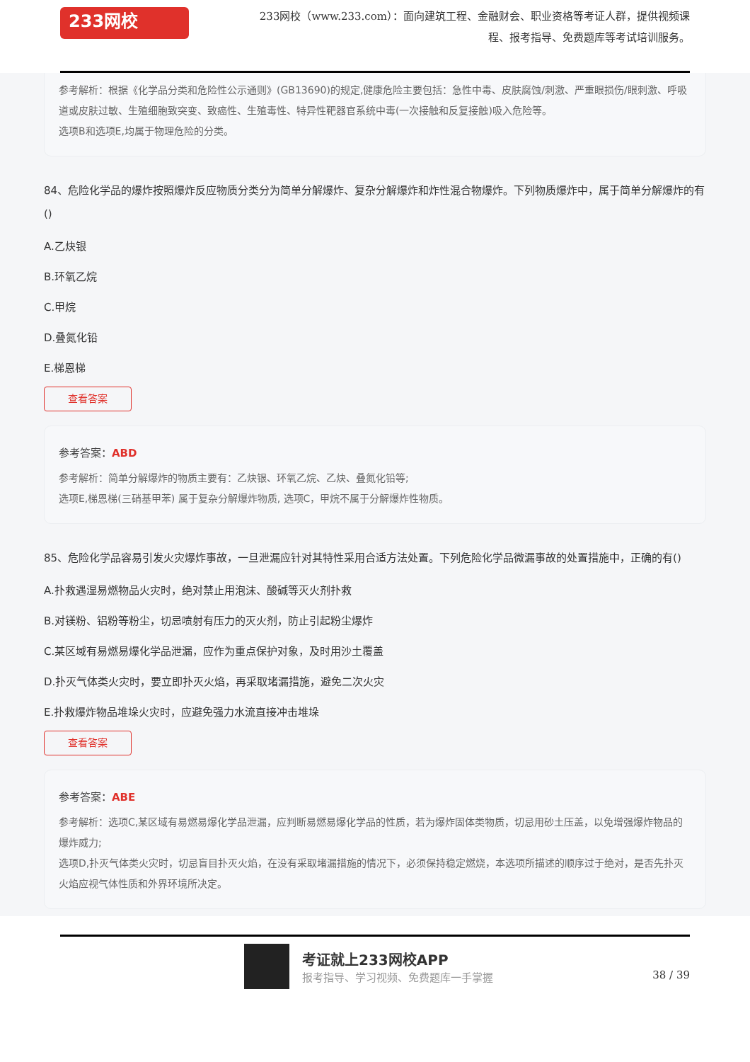233网校
233网校（www.233.com）：面向建筑工程、金融财会、职业资格等考证人群，提供视频课程、报考指导、免费题库等考试培训服务。
参考解析：根据《化学品分类和危险性公示通则》(GB13690)的规定,健康危险主要包括：急性中毒、皮肤腐蚀/刺激、严重眼损伤/眼刺激、呼吸道或皮肤过敏、生殖细胞致突变、致癌性、生殖毒性、特异性靶器官系统中毒(一次接触和反复接触)吸入危险等。
选项B和选项E,均属于物理危险的分类。
84、危险化学品的爆炸按照爆炸反应物质分类分为简单分解爆炸、复杂分解爆炸和炸性混合物爆炸。下列物质爆炸中，属于简单分解爆炸的有()
A.乙炔银
B.环氧乙烷
C.甲烷
D.叠氮化铅
E.梯恩梯
查看答案
参考答案：ABD
参考解析：简单分解爆炸的物质主要有：乙炔银、环氧乙烷、乙炔、叠氮化铅等;
选项E,梯恩梯(三硝基甲苯) 属于复杂分解爆炸物质, 选项C，甲烷不属于分解爆炸性物质。
85、危险化学品容易引发火灾爆炸事故，一旦泄漏应针对其特性采用合适方法处置。下列危险化学品微漏事故的处置措施中，正确的有()
A.扑救遇湿易燃物品火灾时，绝对禁止用泡沫、酸碱等灭火剂扑救
B.对镁粉、铝粉等粉尘，切忌喷射有压力的灭火剂，防止引起粉尘爆炸
C.某区域有易燃易爆化学品泄漏，应作为重点保护对象，及时用沙土覆盖
D.扑灭气体类火灾时，要立即扑灭火焰，再采取堵漏措施，避免二次火灾
E.扑救爆炸物品堆垛火灾时，应避免强力水流直接冲击堆垛
查看答案
参考答案：ABE
参考解析：选项C,某区域有易燃易爆化学品泄漏，应判断易燃易爆化学品的性质，若为爆炸固体类物质，切忌用砂土压盖，以免增强爆炸物品的爆炸威力;
选项D,扑灭气体类火灾时，切忌盲目扑灭火焰，在没有采取堵漏措施的情况下，必须保持稳定燃烧，本选项所描述的顺序过于绝对，是否先扑灭火焰应视气体性质和外界环境所决定。
考证就上233网校APP
报考指导、学习视频、免费题库一手掌握
38 / 39